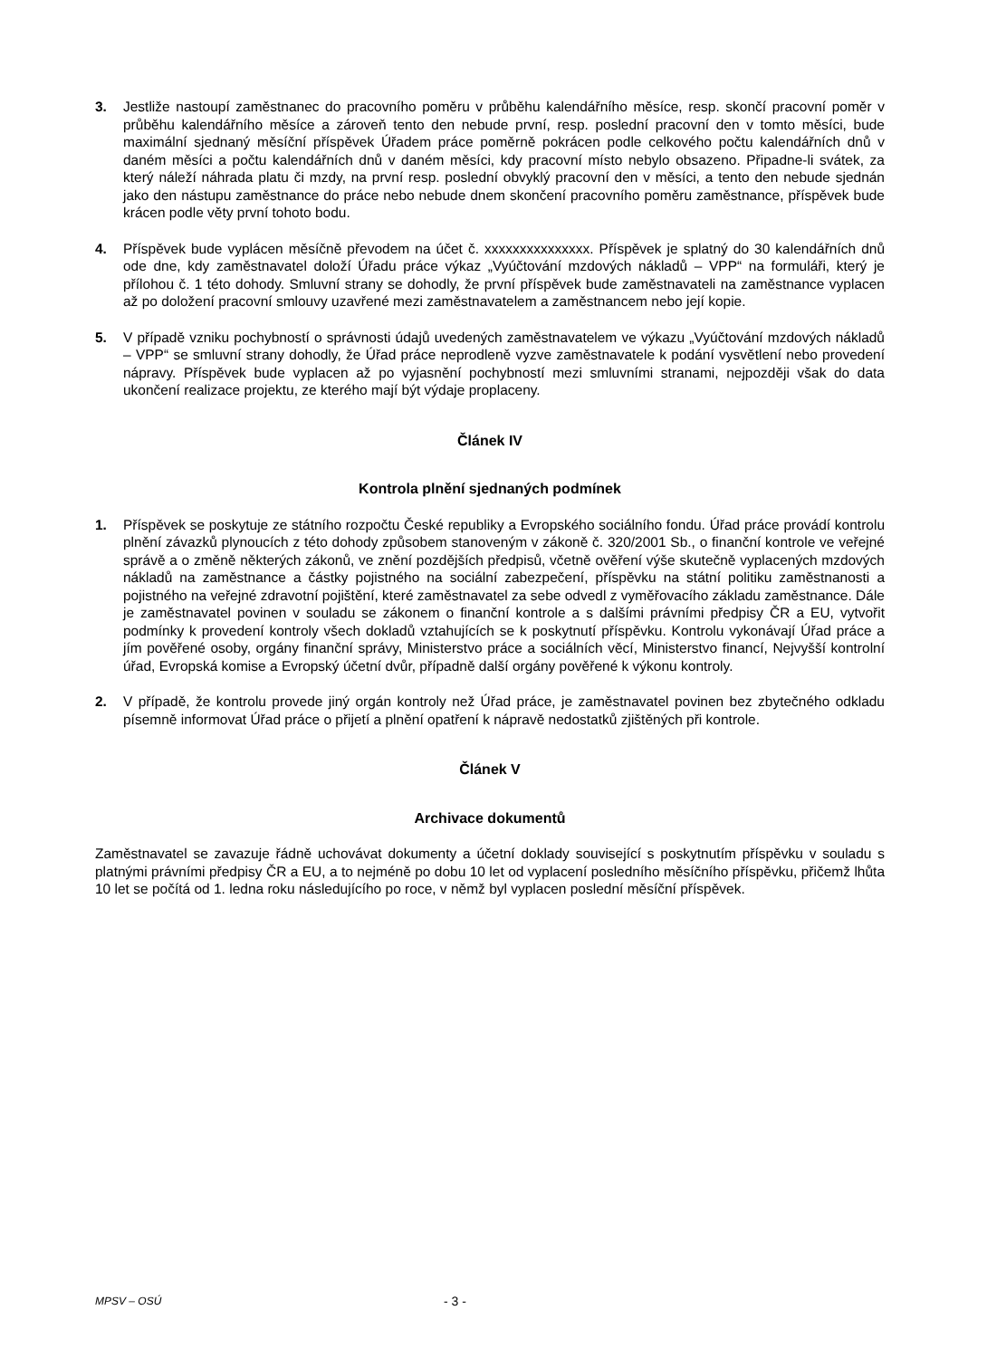3. Jestliže nastoupí zaměstnanec do pracovního poměru v průběhu kalendářního měsíce, resp. skončí pracovní poměr v průběhu kalendářního měsíce a zároveň tento den nebude první, resp. poslední pracovní den v tomto měsíci, bude maximální sjednaný měsíční příspěvek Úřadem práce poměrně pokrácen podle celkového počtu kalendářních dnů v daném měsíci a počtu kalendářních dnů v daném měsíci, kdy pracovní místo nebylo obsazeno. Připadne-li svátek, za který náleží náhrada platu či mzdy, na první resp. poslední obvyklý pracovní den v měsíci, a tento den nebude sjednán jako den nástupu zaměstnance do práce nebo nebude dnem skončení pracovního poměru zaměstnance, příspěvek bude krácen podle věty první tohoto bodu.
4. Příspěvek bude vyplácen měsíčně převodem na účet č. xxxxxxxxxxxxxxx. Příspěvek je splatný do 30 kalendářních dnů ode dne, kdy zaměstnavatel doloží Úřadu práce výkaz „Vyúčtování mzdových nákladů – VPP“ na formuláři, který je přílohou č. 1 této dohody. Smluvní strany se dohodly, že první příspěvek bude zaměstnavateli na zaměstnance vyplacen až po doložení pracovní smlouvy uzavřené mezi zaměstnavatelem a zaměstnancem nebo její kopie.
5. V případě vzniku pochybností o správnosti údajů uvedených zaměstnavatelem ve výkazu „Vyúčtování mzdových nákladů – VPP“ se smluvní strany dohodly, že Úřad práce neprodleně vyzve zaměstnavatele k podání vysvětlení nebo provedení nápravy. Příspěvek bude vyplacen až po vyjasnění pochybností mezi smluvními stranami, nejpozději však do data ukončení realizace projektu, ze kterého mají být výdaje proplaceny.
Článek IV
Kontrola plnění sjednaných podmínek
1. Příspěvek se poskytuje ze státního rozpočtu České republiky a Evropského sociálního fondu. Úřad práce provádí kontrolu plnění závazků plynoucích z této dohody způsobem stanoveným v zákoně č. 320/2001 Sb., o finanční kontrole ve veřejné správě a o změně některých zákonů, ve znění pozdějších předpisů, včetně ověření výše skutečně vyplacených mzdových nákladů na zaměstnance a částky pojistného na sociální zabezpečení, příspěvku na státní politiku zaměstnanosti a pojistného na veřejné zdravotní pojištění, které zaměstnavatel za sebe odvedl z vyměřovacího základu zaměstnance. Dále je zaměstnavatel povinen v souladu se zákonem o finanční kontrole a s dalšími právními předpisy ČR a EU, vytvořit podmínky k provedení kontroly všech dokladů vztahujících se k poskytnutí příspěvku. Kontrolu vykonávají Úřad práce a jím pověřené osoby, orgány finanční správy, Ministerstvo práce a sociálních věcí, Ministerstvo financí, Nejvyšší kontrolní úřad, Evropská komise a Evropský účetní dvůr, případně další orgány pověřené k výkonu kontroly.
2. V případě, že kontrolu provede jiný orgán kontroly než Úřad práce, je zaměstnavatel povinen bez zbytečného odkladu písemně informovat Úřad práce o přijetí a plnění opatření k nápravě nedostatků zjištěných při kontrole.
Článek V
Archivace dokumentů
Zaměstnavatel se zavazuje řádně uchovávat dokumenty a účetní doklady související s poskytnutím příspěvku v souladu s platnými právními předpisy ČR a EU, a to nejméně po dobu 10 let od vyplacení posledního měsíčního příspěvku, přičemž lhůta 10 let se počítá od 1. ledna roku následujícího po roce, v němž byl vyplacen poslední měsíční příspěvek.
MPSV – OSÚ
- 3 -